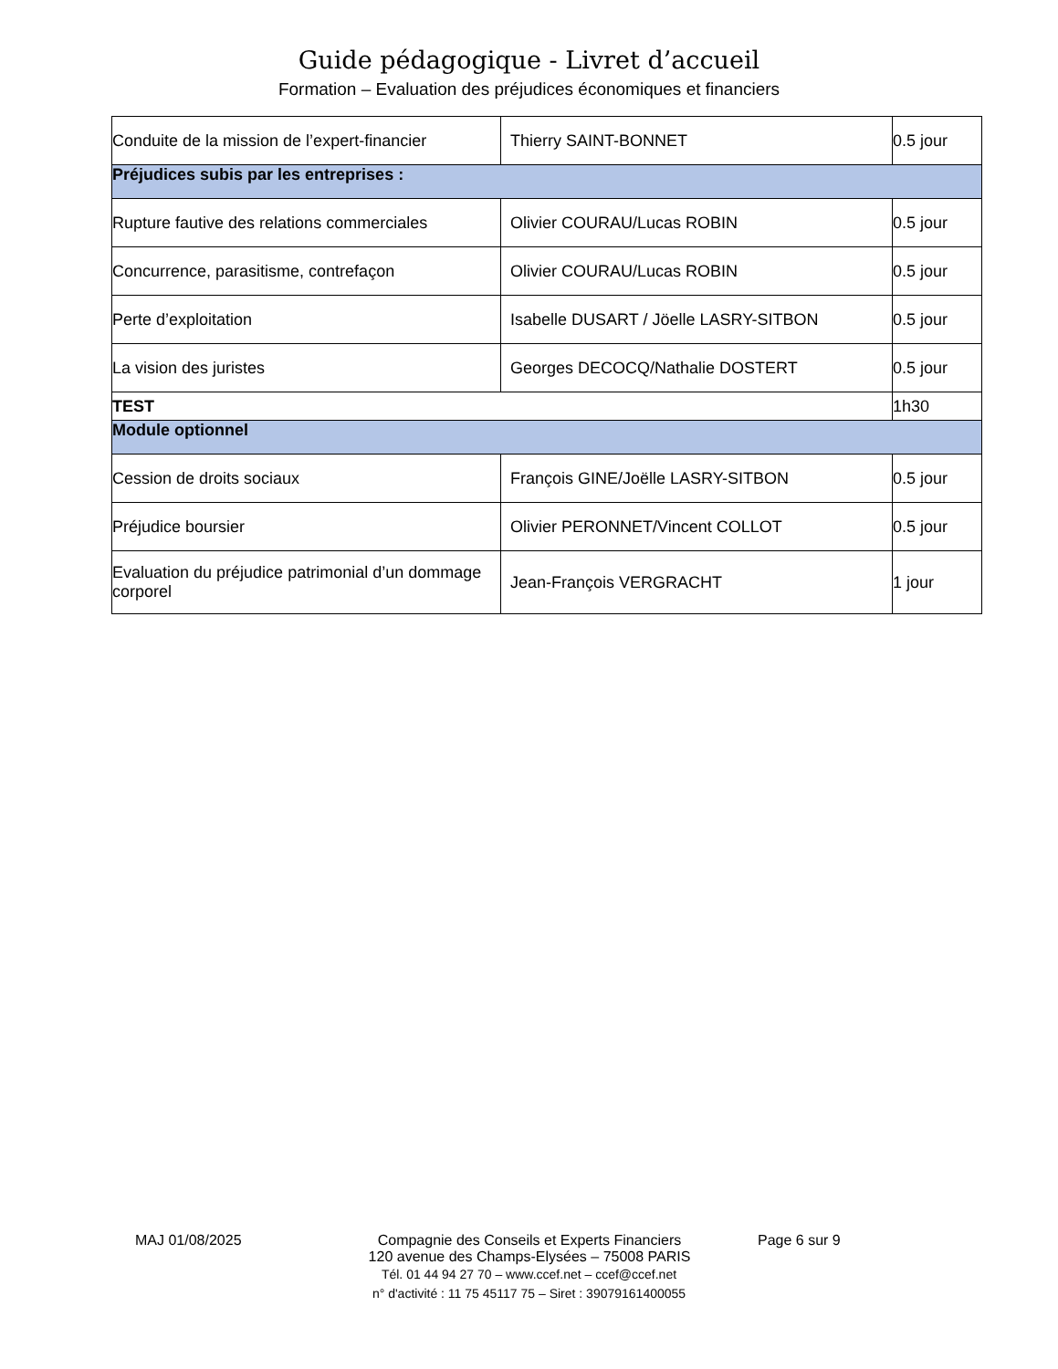Guide pédagogique - Livret d’accueil
Formation – Evaluation des préjudices économiques et financiers
| Conduite de la mission de l’expert-financier | Thierry SAINT-BONNET | 0.5 jour |
| Préjudices subis par les entreprises : | | |
| Rupture fautive des relations commerciales | Olivier COURAU/Lucas ROBIN | 0.5 jour |
| Concurrence, parasitisme, contrefaçon | Olivier COURAU/Lucas ROBIN | 0.5 jour |
| Perte d’exploitation | Isabelle DUSART / Jöelle LASRY-SITBON | 0.5 jour |
| La vision des juristes | Georges DECOCQ/Nathalie DOSTERT | 0.5 jour |
| TEST | | 1h30 |
| Module optionnel | | |
| Cession de droits sociaux | François GINE/Joëlle LASRY-SITBON | 0.5 jour |
| Préjudice boursier | Olivier PERONNET/Vincent COLLOT | 0.5 jour |
| Evaluation du préjudice patrimonial d’un dommage corporel | Jean-François VERGRACHT | 1 jour |
MAJ 01/08/2025 Compagnie des Conseils et Experts Financiers
120 avenue des Champs-Elysées – 75008 PARIS
Page 6 sur 9
Tél. 01 44 94 27 70 – www.ccef.net – ccef@ccef.net
n° d'activité : 11 75 45117 75 – Siret : 39079161400055